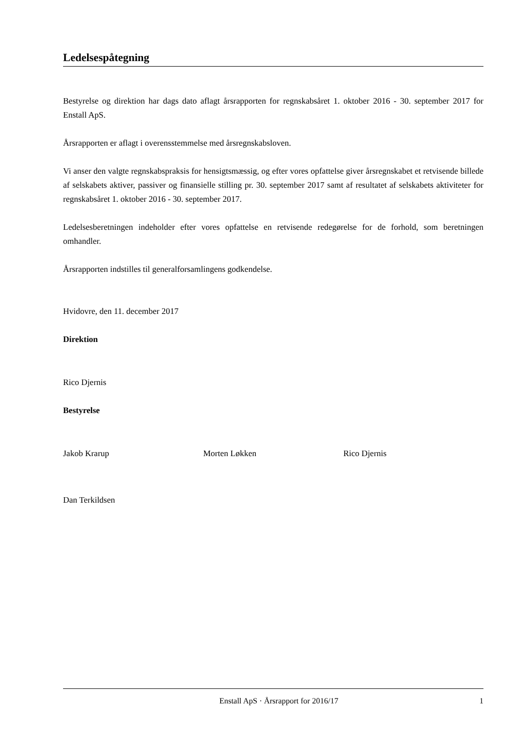Ledelsespåtegning
Bestyrelse og direktion har dags dato aflagt årsrapporten for regnskabsåret 1. oktober 2016 - 30. september 2017 for Enstall ApS.
Årsrapporten er aflagt i overensstemmelse med årsregnskabsloven.
Vi anser den valgte regnskabspraksis for hensigtsmæssig, og efter vores opfattelse giver årsregnskabet et retvisende billede af selskabets aktiver, passiver og finansielle stilling pr. 30. september 2017 samt af resultatet af selskabets aktiviteter for regnskabsåret 1. oktober 2016 - 30. september 2017.
Ledelsesberetningen indeholder efter vores opfattelse en retvisende redegørelse for de forhold, som beretningen omhandler.
Årsrapporten indstilles til generalforsamlingens godkendelse.
Hvidovre, den 11. december 2017
Direktion
Rico Djernis
Bestyrelse
Jakob Krarup Morten Løkken Rico Djernis
Dan Terkildsen
Enstall ApS · Årsrapport for 2016/17 1